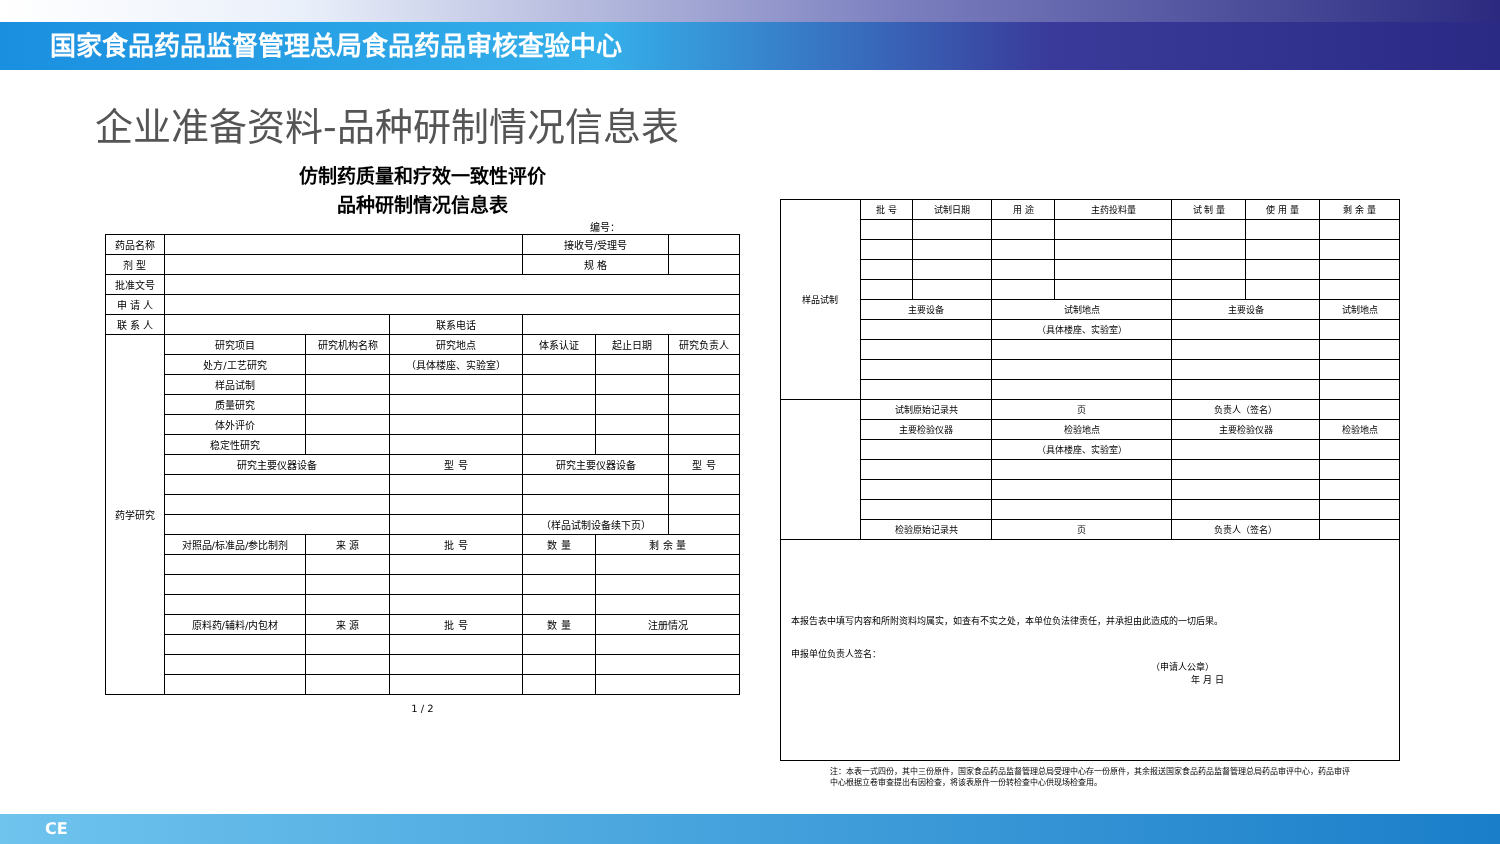国家食品药品监督管理总局食品药品审核查验中心
企业准备资料-品种研制情况信息表
仿制药质量和疗效一致性评价
品种研制情况信息表
编号：
| 药品名称 | | | | 接收号/受理号 | | |
| 剂 型 | | | | 规 格 | | |
| 批准文号 | | | | | | |
| 申 请 人 | | | | | | |
| 联 系 人 | | | 联系电话 | | | |
| 药学研究 | 研究项目 | 研究机构名称 | 研究地点 | 体系认证 | 起止日期 | 研究负责人 |
| | 处方/工艺研究 | | （具体楼座、实验室） | | | |
| | 样品试制 | | | | | |
| | 质量研究 | | | | | |
| | 体外评价 | | | | | |
| | 稳定性研究 | | | | | |
| | 研究主要仪器设备 | | 型 号 | 研究主要仪器设备 | | 型 号 |
| | | | | （样品试制设备续下页） | | |
| | 对照品/标准品/参比制剂 | 来 源 | 批 号 | 数 量 | 剩 余 量 | |
| | 原料药/辅料/内包材 | 来 源 | 批 号 | 数 量 | 注册情况 | |
1 / 2
| 样品试制 | 批 号 | 试制日期 | 用 途 | 主药投料量 | 试 制 量 | 使 用 量 | 剩 余 量 |
| | 主要设备 | | 试制地点 | | 主要设备 | | 试制地点 |
| | | | （具体楼座、实验室） | | | | |
| | 试制原始记录共 | | 页 | | 负责人（签名） | | |
| | 主要检验仪器 | | 检验地点 | | 主要检验仪器 | | 检验地点 |
| | | | （具体楼座、实验室） | | | | |
| | 检验原始记录共 | | 页 | | 负责人（签名） | | |
| 本报告表中填写内容和所附资料均属实，如查有不实之处，本单位负法律责任，并承担由此造成的一切后果。 申报单位负责人签名： （申请人公章） 年 月 日 | | | | | | | |
注：本表一式四份，其中三份原件，国家食品药品监督管理总局受理中心存一份原件，其余报送国家食品药品监督管理总局药品审评中心，药品审评中心根据立卷审查提出有因检查，将该表原件一份转检查中心供现场检查用。
CE